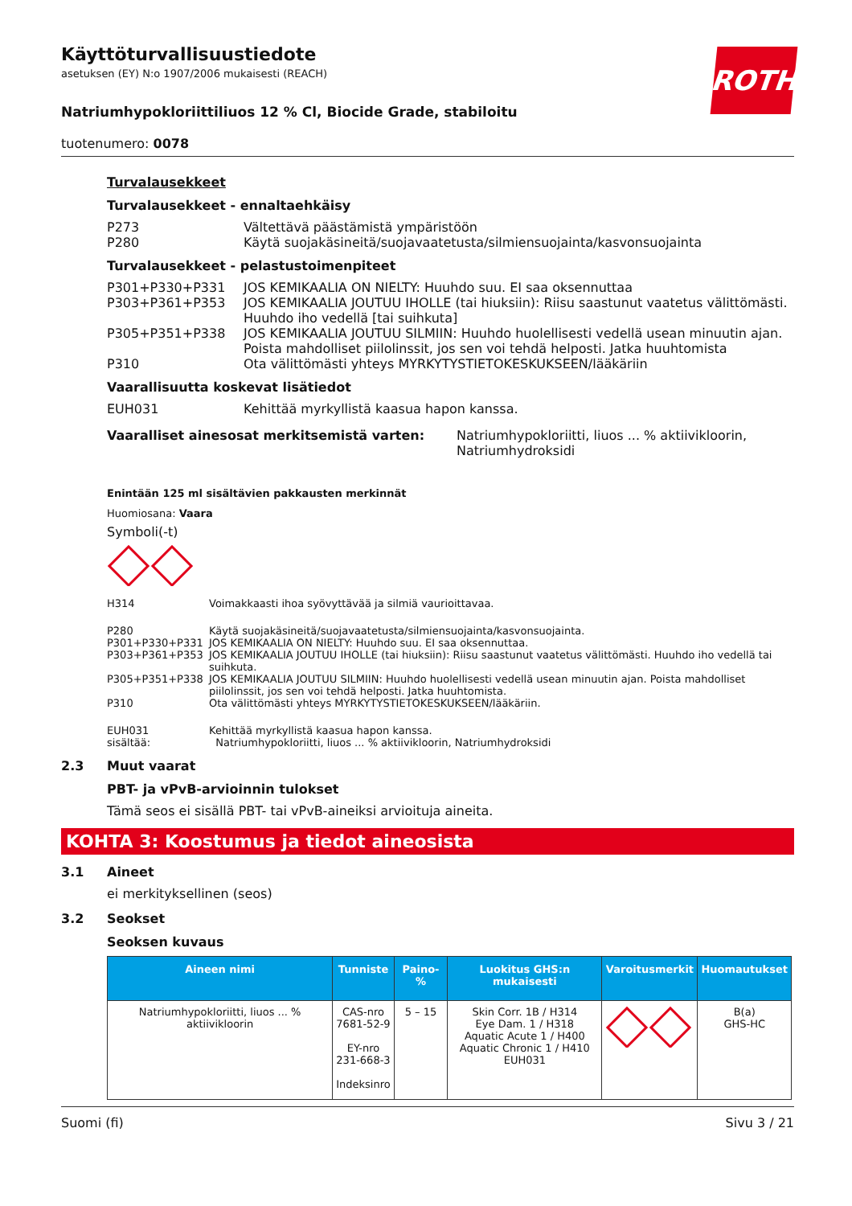ROTH
Käyttöturvallisuustiedote
asetuksen (EY) N:o 1907/2006 mukaisesti (REACH)
Natriumhypokloriittiliuos 12 % Cl, Biocide Grade, stabiloitu
tuotenumero: 0078
Turvalausekkeet
Turvalausekkeet - ennaltaehkäisy
P273 Vältettävä päästämistä ympäristöön
P280 Käytä suojakäsineitä/suojavaatetusta/silmiensuojainta/kasvonsuojainta
Turvalausekkeet - pelastustoimenpiteet
P301+P330+P331 JOS KEMIKAALIA ON NIELTY: Huuhdo suu. EI saa oksennuttaa
P303+P361+P353 JOS KEMIKAALIA JOUTUU IHOLLE (tai hiuksiin): Riisu saastunut vaatetus välittömästi. Huuhdo iho vedellä [tai suihkuta]
P305+P351+P338 JOS KEMIKAALIA JOUTUU SILMIIN: Huuhdo huolellisesti vedellä usean minuutin ajan. Poista mahdolliset piilolinssit, jos sen voi tehdä helposti. Jatka huuhtomista
P310 Ota välittömästi yhteys MYRKYTYSTIETOKESKUKSEEN/lääkäriin
Vaarallisuutta koskevat lisätiedot
EUH031 Kehittää myrkyllistä kaasua hapon kanssa.
Vaaralliset ainesosat merkitsemistä varten: Natriumhypokloriitti, liuos ... % aktiivikloorin, Natriumhydroksidi
Enintään 125 ml sisältävien pakkausten merkinnät
Huomiosana: Vaara
Symboli(-t)
H314 Voimakkaasti ihoa syövyttävää ja silmiä vaurioittavaa.
P280 Käytä suojakäsineitä/suojavaatetusta/silmiensuojainta/kasvonsuojainta.
P301+P330+P331 JOS KEMIKAALIA ON NIELTY: Huuhdo suu. EI saa oksennuttaa.
P303+P361+P353 JOS KEMIKAALIA JOUTUU IHOLLE (tai hiuksiin): Riisu saastunut vaatetus välittömästi. Huuhdo iho vedellä tai suihkuta.
P305+P351+P338 JOS KEMIKAALIA JOUTUU SILMIIN: Huuhdo huolellisesti vedellä usean minuutin ajan. Poista mahdolliset piilolinssit, jos sen voi tehdä helposti. Jatka huuhtomista.
P310 Ota välittömästi yhteys MYRKYTYSTIETOKESKUKSEEN/lääkäriin.
EUH031 Kehittää myrkyllistä kaasua hapon kanssa.
sisältää: Natriumhypokloriitti, liuos ... % aktiivikloorin, Natriumhydroksidi
2.3 Muut vaarat
PBT- ja vPvB-arvioinnin tulokset
Tämä seos ei sisällä PBT- tai vPvB-aineiksi arvioituja aineita.
KOHTA 3: Koostumus ja tiedot aineosista
3.1 Aineet
ei merkityksellinen (seos)
3.2 Seokset
Seoksen kuvaus
| Aineen nimi | Tunniste | Paino-% | Luokitus GHS:n mukaisesti | Varoitusmerkit | Huomautukset |
| --- | --- | --- | --- | --- | --- |
| Natriumhypokloriitti, liuos ... % aktiivikloorin | CAS-nro 7681-52-9 EY-nro 231-668-3 Indeksinro | 5 – 15 | Skin Corr. 1B / H314 Eye Dam. 1 / H318 Aquatic Acute 1 / H400 Aquatic Chronic 1 / H410 EUH031 | | B(a) GHS-HC |
Suomi (fi) Sivu 3 / 21